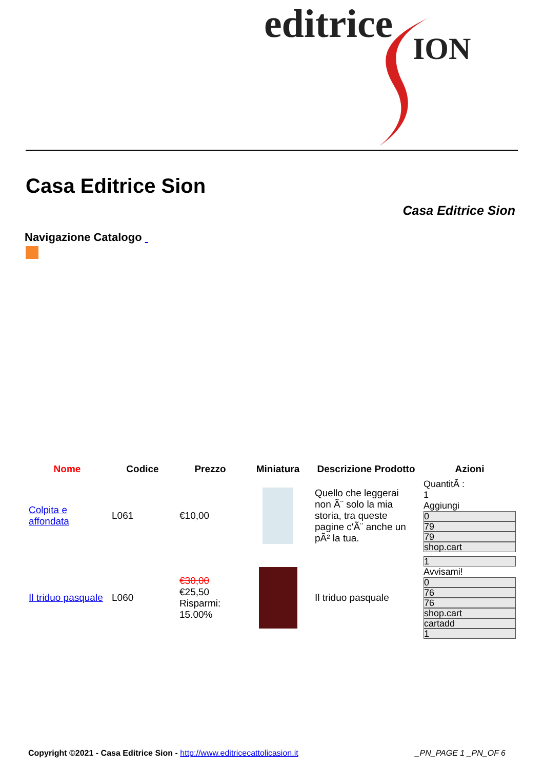editrice
ION
Casa Editrice Sion
Casa Editrice Sion
Navigazione Catalogo
| Nome | Codice | Prezzo | Miniatura | Descrizione Prodotto | Azioni |
| --- | --- | --- | --- | --- | --- |
| Colpita e affondata | L061 | €10,00 | | Quello che leggerai non Ã¨ solo la mia storia, tra queste pagine c'Ã¨ anche un pÃ² la tua. | QuantitÃ : 1 Aggiungi 0 79 79 shop.cart |
| Il triduo pasquale | L060 | €30,00 €25,50 Risparmi: 15.00% | | Il triduo pasquale | 1 Avvisami! 0 76 76 shop.cart cartadd 1 |
Copyright ©2021 - Casa Editrice Sion - http://www.editricecattolicasion.it
_PN_PAGE 1 _PN_OF 6